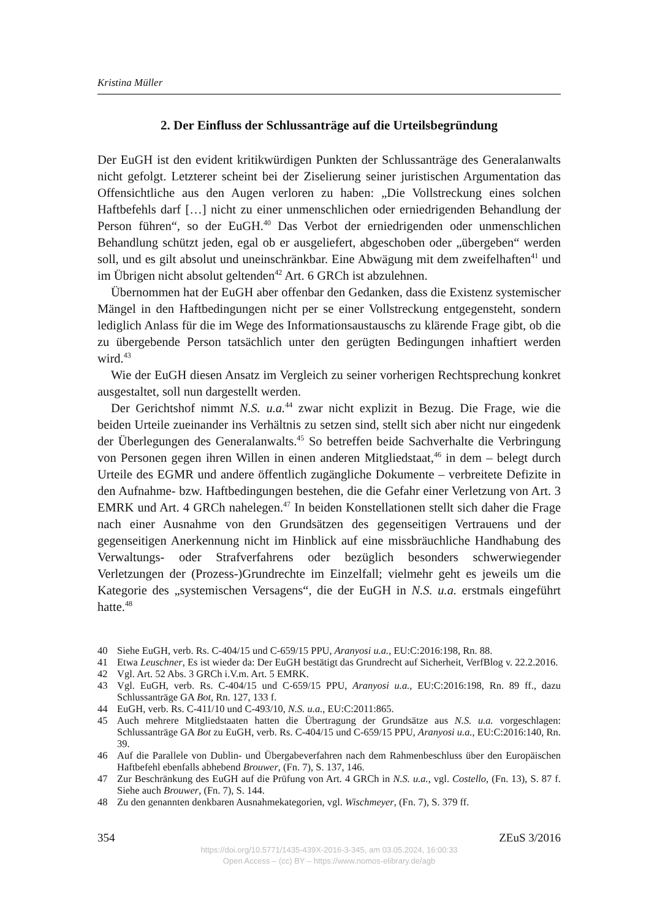Kristina Müller
2. Der Einfluss der Schlussanträge auf die Urteilsbegründung
Der EuGH ist den evident kritikwürdigen Punkten der Schlussanträge des Generalanwalts nicht gefolgt. Letzterer scheint bei der Ziselierung seiner juristischen Argumentation das Offensichtliche aus den Augen verloren zu haben: „Die Vollstreckung eines solchen Haftbefehls darf […] nicht zu einer unmenschlichen oder erniedrigenden Behandlung der Person führen“, so der EuGH.<sup>40</sup> Das Verbot der erniedrigenden oder unmenschlichen Behandlung schützt jeden, egal ob er ausgeliefert, abgeschoben oder „übergeben“ werden soll, und es gilt absolut und uneinschränkbar. Eine Abwägung mit dem zweifelhaften<sup>41</sup> und im Übrigen nicht absolut geltenden<sup>42</sup> Art. 6 GRCh ist abzulehnen.
Übernommen hat der EuGH aber offenbar den Gedanken, dass die Existenz systemischer Mängel in den Haftbedingungen nicht per se einer Vollstreckung entgegensteht, sondern lediglich Anlass für die im Wege des Informationsaustauschs zu klärende Frage gibt, ob die zu übergebende Person tatsächlich unter den gerügten Bedingungen inhaftiert werden wird.<sup>43</sup>
Wie der EuGH diesen Ansatz im Vergleich zu seiner vorherigen Rechtsprechung konkret ausgestaltet, soll nun dargestellt werden.
Der Gerichtshof nimmt N.S. u.a.<sup>44</sup> zwar nicht explizit in Bezug. Die Frage, wie die beiden Urteile zueinander ins Verhältnis zu setzen sind, stellt sich aber nicht nur eingedenk der Überlegungen des Generalanwalts.<sup>45</sup> So betreffen beide Sachverhalte die Verbringung von Personen gegen ihren Willen in einen anderen Mitgliedstaat,<sup>46</sup> in dem – belegt durch Urteile des EGMR und andere öffentlich zugängliche Dokumente – verbreitete Defizite in den Aufnahme- bzw. Haftbedingungen bestehen, die die Gefahr einer Verletzung von Art. 3 EMRK und Art. 4 GRCh nahelegen.<sup>47</sup> In beiden Konstellationen stellt sich daher die Frage nach einer Ausnahme von den Grundsätzen des gegenseitigen Vertrauens und der gegenseitigen Anerkennung nicht im Hinblick auf eine missbräuchliche Handhabung des Verwaltungs- oder Strafverfahrens oder bezüglich besonders schwerwiegender Verletzungen der (Prozess-)Grundrechte im Einzelfall; vielmehr geht es jeweils um die Kategorie des „systemischen Versagens“, die der EuGH in N.S. u.a. erstmals eingeführt hatte.<sup>48</sup>
40 Siehe EuGH, verb. Rs. C-404/15 und C-659/15 PPU, Aranyosi u.a., EU:C:2016:198, Rn. 88.
41 Etwa Leuschner, Es ist wieder da: Der EuGH bestätigt das Grundrecht auf Sicherheit, VerfBlog v. 22.2.2016.
42 Vgl. Art. 52 Abs. 3 GRCh i.V.m. Art. 5 EMRK.
43 Vgl. EuGH, verb. Rs. C-404/15 und C-659/15 PPU, Aranyosi u.a., EU:C:2016:198, Rn. 89 ff., dazu Schlussanträge GA Bot, Rn. 127, 133 f.
44 EuGH, verb. Rs. C-411/10 und C-493/10, N.S. u.a., EU:C:2011:865.
45 Auch mehrere Mitgliedstaaten hatten die Übertragung der Grundsätze aus N.S. u.a. vorgeschlagen: Schlussanträge GA Bot zu EuGH, verb. Rs. C-404/15 und C-659/15 PPU, Aranyosi u.a., EU:C:2016:140, Rn. 39.
46 Auf die Parallele von Dublin- und Übergabeverfahren nach dem Rahmenbeschluss über den Europäischen Haftbefehl ebenfalls abhebend Brouwer, (Fn. 7), S. 137, 146.
47 Zur Beschränkung des EuGH auf die Prüfung von Art. 4 GRCh in N.S. u.a., vgl. Costello, (Fn. 13), S. 87 f. Siehe auch Brouwer, (Fn. 7), S. 144.
48 Zu den genannten denkbaren Ausnahmekategorien, vgl. Wischmeyer, (Fn. 7), S. 379 ff.
354 ZEuS 3/2016
https://doi.org/10.5771/1435-439X-2016-3-345, am 03.05.2024, 16:00:33
Open Access – (cc) BY – https://www.nomos-elibrary.de/agb